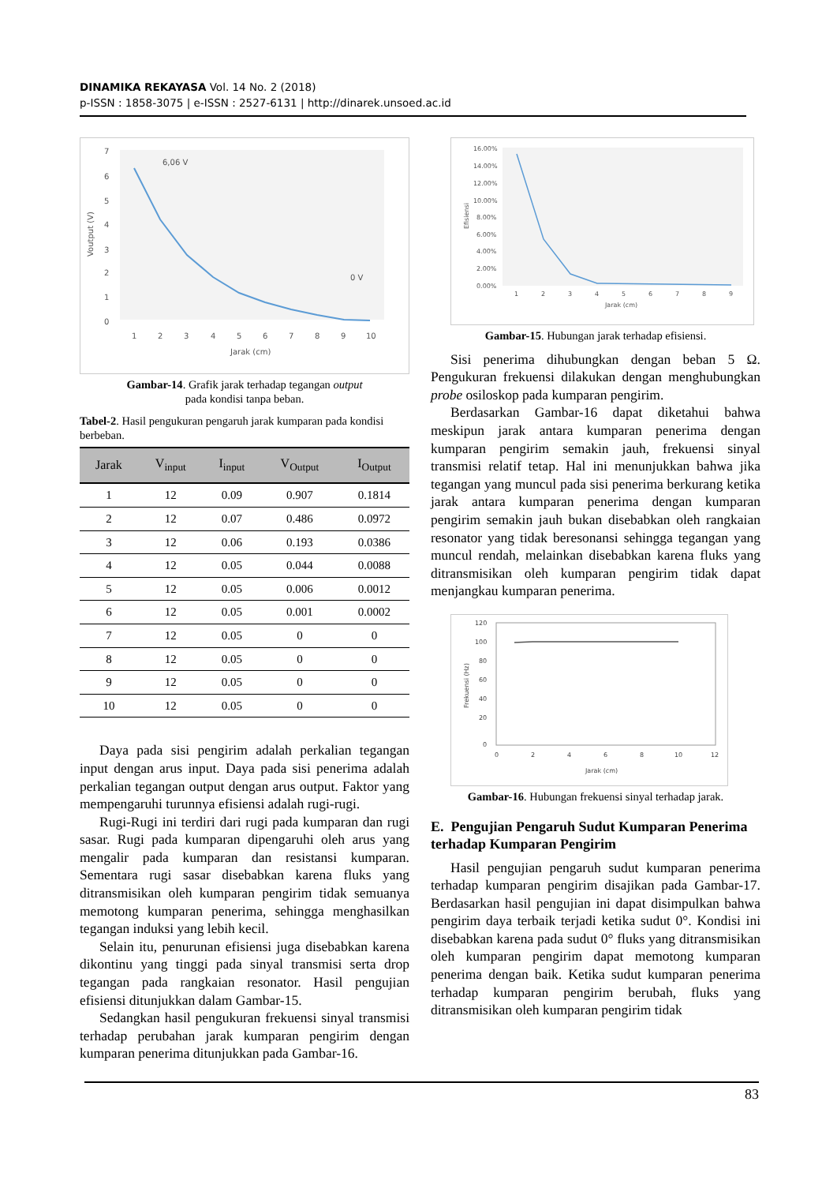DINAMIKA REKAYASA Vol. 14 No. 2 (2018)
p-ISSN : 1858-3075 | e-ISSN : 2527-6131 | http://dinarek.unsoed.ac.id
7
6
5
4
3
2
1
0
Voutput (V)
6,06 V
0 V
1
2
3
4
5
6
7
8
9
10
Jarak (cm)
Gambar-14. Grafik jarak terhadap tegangan output
pada kondisi tanpa beban.
Tabel-2. Hasil pengukuran pengaruh jarak kumparan pada kondisi berbeban.
| Jarak | V<sub>input</sub> | I<sub>input</sub> | V<sub>Output</sub> | I<sub>Output</sub> |
| --- | --- | --- | --- | --- |
| 1 | 12 | 0.09 | 0.907 | 0.1814 |
| 2 | 12 | 0.07 | 0.486 | 0.0972 |
| 3 | 12 | 0.06 | 0.193 | 0.0386 |
| 4 | 12 | 0.05 | 0.044 | 0.0088 |
| 5 | 12 | 0.05 | 0.006 | 0.0012 |
| 6 | 12 | 0.05 | 0.001 | 0.0002 |
| 7 | 12 | 0.05 | 0 | 0 |
| 8 | 12 | 0.05 | 0 | 0 |
| 9 | 12 | 0.05 | 0 | 0 |
| 10 | 12 | 0.05 | 0 | 0 |
Daya pada sisi pengirim adalah perkalian tegangan input dengan arus input. Daya pada sisi penerima adalah perkalian tegangan output dengan arus output. Faktor yang mempengaruhi turunnya efisiensi adalah rugi-rugi.
Rugi-Rugi ini terdiri dari rugi pada kumparan dan rugi sasar. Rugi pada kumparan dipengaruhi oleh arus yang mengalir pada kumparan dan resistansi kumparan. Sementara rugi sasar disebabkan karena fluks yang ditransmisikan oleh kumparan pengirim tidak semuanya memotong kumparan penerima, sehingga menghasilkan tegangan induksi yang lebih kecil.
Selain itu, penurunan efisiensi juga disebabkan karena dikontinu yang tinggi pada sinyal transmisi serta drop tegangan pada rangkaian resonator. Hasil pengujian efisiensi ditunjukkan dalam Gambar-15.
Sedangkan hasil pengukuran frekuensi sinyal transmisi terhadap perubahan jarak kumparan pengirim dengan kumparan penerima ditunjukkan pada Gambar-16.
16.00%
14.00%
12.00%
10.00%
8.00%
6.00%
4.00%
2.00%
0.00%
Efisiensi
1
2
3
4
5
6
7
8
9
Jarak (cm)
Gambar-15. Hubungan jarak terhadap efisiensi.
Sisi penerima dihubungkan dengan beban 5 Ω. Pengukuran frekuensi dilakukan dengan menghubungkan probe osiloskop pada kumparan pengirim.
Berdasarkan Gambar-16 dapat diketahui bahwa meskipun jarak antara kumparan penerima dengan kumparan pengirim semakin jauh, frekuensi sinyal transmisi relatif tetap. Hal ini menunjukkan bahwa jika tegangan yang muncul pada sisi penerima berkurang ketika jarak antara kumparan penerima dengan kumparan pengirim semakin jauh bukan disebabkan oleh rangkaian resonator yang tidak beresonansi sehingga tegangan yang muncul rendah, melainkan disebabkan karena fluks yang ditransmisikan oleh kumparan pengirim tidak dapat menjangkau kumparan penerima.
120
100
80
60
40
20
0
Frekuensi (Hz)
0
2
4
6
8
10
12
Jarak (cm)
Gambar-16. Hubungan frekuensi sinyal terhadap jarak.
E. Pengujian Pengaruh Sudut Kumparan Penerima terhadap Kumparan Pengirim
Hasil pengujian pengaruh sudut kumparan penerima terhadap kumparan pengirim disajikan pada Gambar-17. Berdasarkan hasil pengujian ini dapat disimpulkan bahwa pengirim daya terbaik terjadi ketika sudut 0°. Kondisi ini disebabkan karena pada sudut 0° fluks yang ditransmisikan oleh kumparan pengirim dapat memotong kumparan penerima dengan baik. Ketika sudut kumparan penerima terhadap kumparan pengirim berubah, fluks yang ditransmisikan oleh kumparan pengirim tidak
83